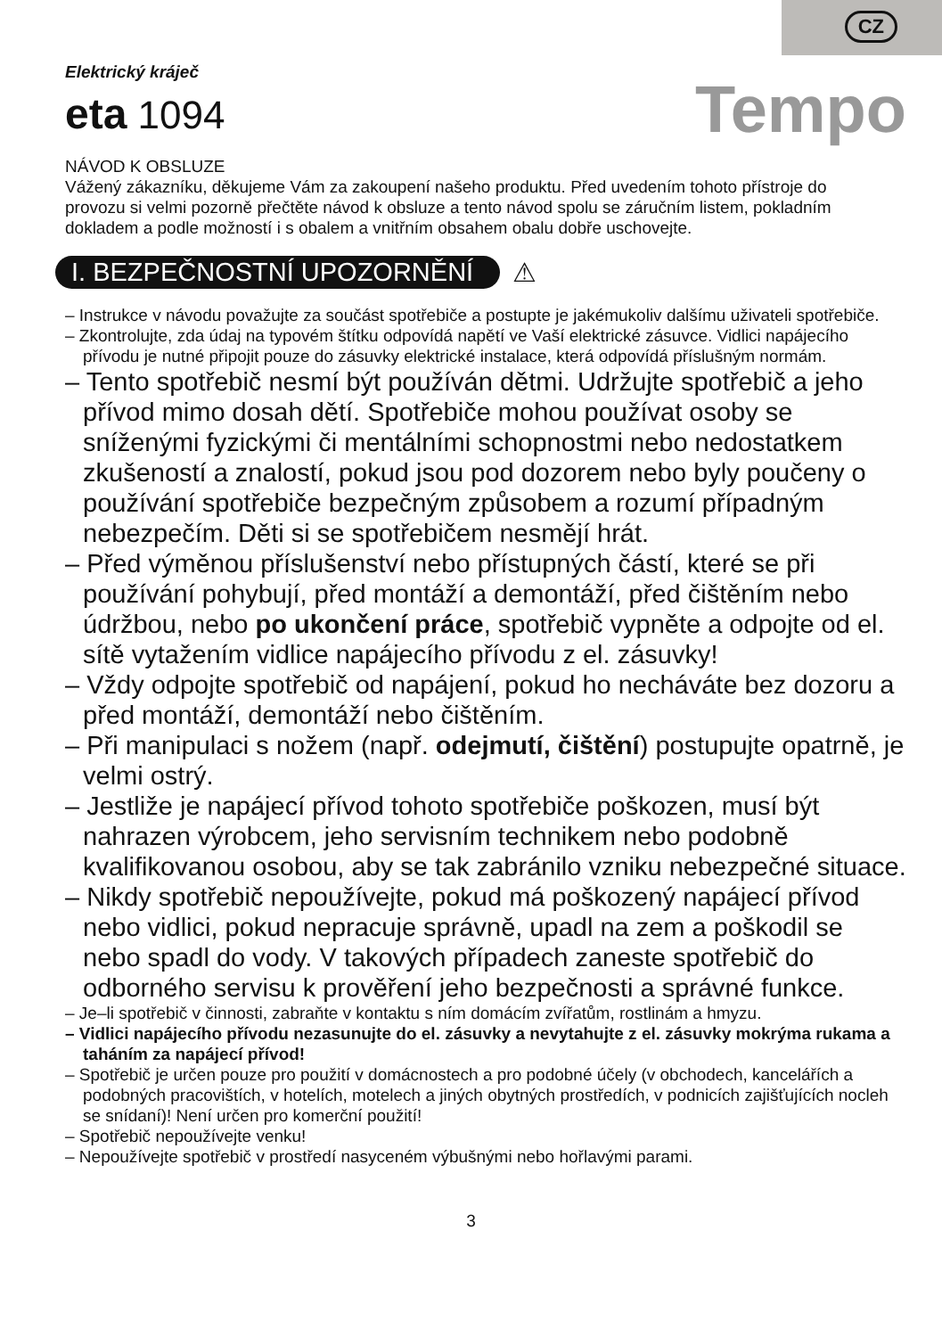CZ
Elektrický kráječ
eta 1094
Tempo
NÁVOD K OBSLUZE
Vážený zákazníku, děkujeme Vám za zakoupení našeho produktu. Před uvedením tohoto přístroje do provozu si velmi pozorně přečtěte návod k obsluze a tento návod spolu se záručním listem, pokladním dokladem a podle možností i s obalem a vnitřním obsahem obalu dobře uschovejte.
I. BEZPEČNOSTNÍ UPOZORNĚNÍ ⚠
– Instrukce v návodu považujte za součást spotřebiče a postupte je jakémukoliv dalšímu uživateli spotřebiče.
– Zkontrolujte, zda údaj na typovém štítku odpovídá napětí ve Vaší elektrické zásuvce. Vidlici napájecího přívodu je nutné připojit pouze do zásuvky elektrické instalace, která odpovídá příslušným normám.
– Tento spotřebič nesmí být používán dětmi. Udržujte spotřebič a jeho přívod mimo dosah dětí. Spotřebiče mohou používat osoby se sníženými fyzickými či mentálními schopnostmi nebo nedostatkem zkušeností a znalostí, pokud jsou pod dozorem nebo byly poučeny o používání spotřebiče bezpečným způsobem a rozumí případným nebezpečím. Děti si se spotřebičem nesmějí hrát.
– Před výměnou příslušenství nebo přístupných částí, které se při používání pohybují, před montáží a demontáží, před čištěním nebo údržbou, nebo po ukončení práce, spotřebič vypněte a odpojte od el. sítě vytažením vidlice napájecího přívodu z el. zásuvky!
– Vždy odpojte spotřebič od napájení, pokud ho necháváte bez dozoru a před montáží, demontáží nebo čištěním.
– Při manipulaci s nožem (např. odejmutí, čištění) postupujte opatrně, je velmi ostrý.
– Jestliže je napájecí přívod tohoto spotřebiče poškozen, musí být nahrazen výrobcem, jeho servisním technikem nebo podobně kvalifikovanou osobou, aby se tak zabránilo vzniku nebezpečné situace.
– Nikdy spotřebič nepoužívejte, pokud má poškozený napájecí přívod nebo vidlici, pokud nepracuje správně, upadl na zem a poškodil se nebo spadl do vody. V takových případech zaneste spotřebič do odborného servisu k prověření jeho bezpečnosti a správné funkce.
– Je–li spotřebič v činnosti, zabraňte v kontaktu s ním domácím zvířatům, rostlinám a hmyzu.
– Vidlici napájecího přívodu nezasunujte do el. zásuvky a nevytahujte z el. zásuvky mokrýma rukama a taháním za napájecí přívod!
– Spotřebič je určen pouze pro použití v domácnostech a pro podobné účely (v obchodech, kancelářích a podobných pracovištích, v hotelích, motelech a jiných obytných prostředích, v podnicích zajišťujících nocleh se snídaní)! Není určen pro komerční použití!
– Spotřebič nepoužívejte venku!
– Nepoužívejte spotřebič v prostředí nasyceném výbušnými nebo hořlavými parami.
3